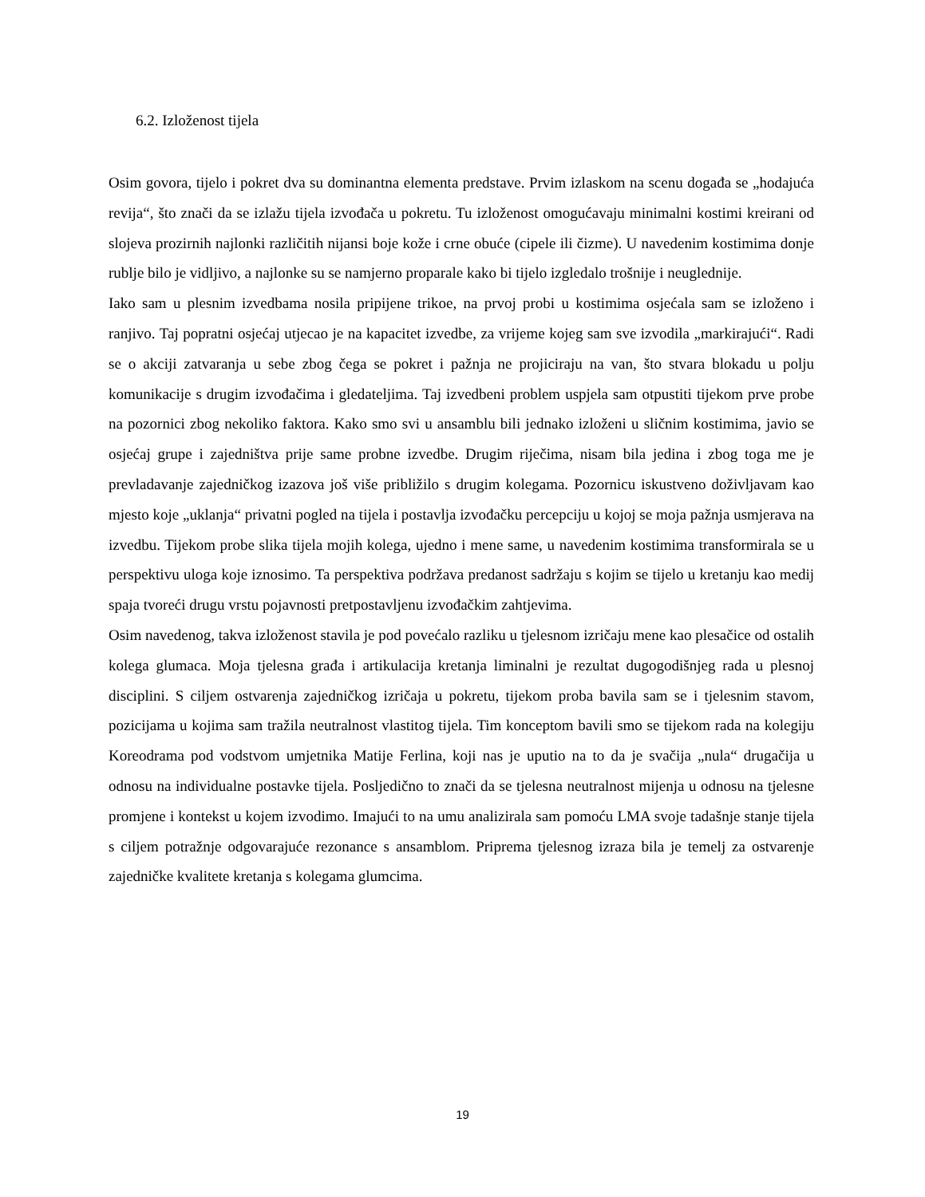6.2. Izloženost tijela
Osim govora, tijelo i pokret dva su dominantna elementa predstave. Prvim izlaskom na scenu događa se „hodajuća revija“, što znači da se izlažu tijela izvođača u pokretu. Tu izloženost omogućavaju minimalni kostimi kreirani od slojeva prozirnih najlonki različitih nijansi boje kože i crne obuće (cipele ili čizme). U navedenim kostimima donje rublje bilo je vidljivo, a najlonke su se namjerno proparale kako bi tijelo izgledalo trošnije i neuglednije.
Iako sam u plesnim izvedbama nosila pripijene trikoe, na prvoj probi u kostimima osjećala sam se izloženo i ranjivo. Taj popratni osjećaj utjecao je na kapacitet izvedbe, za vrijeme kojeg sam sve izvodila „markirajući“. Radi se o akciji zatvaranja u sebe zbog čega se pokret i pažnja ne projiciraju na van, što stvara blokadu u polju komunikacije s drugim izvođačima i gledateljima. Taj izvedbeni problem uspjela sam otpustiti tijekom prve probe na pozornici zbog nekoliko faktora. Kako smo svi u ansamblu bili jednako izloženi u sličnim kostimima, javio se osjećaj grupe i zajedništva prije same probne izvedbe. Drugim riječima, nisam bila jedina i zbog toga me je prevladavanje zajedničkog izazova još više približilo s drugim kolegama. Pozornicu iskustveno doživljavam kao mjesto koje „uklanja“ privatni pogled na tijela i postavlja izvođačku percepciju u kojoj se moja pažnja usmjerava na izvedbu. Tijekom probe slika tijela mojih kolega, ujedno i mene same, u navedenim kostimima transformirala se u perspektivu uloga koje iznosimo. Ta perspektiva podržava predanost sadržaju s kojim se tijelo u kretanju kao medij spaja tvoreći drugu vrstu pojavnosti pretpostavljenu izvođačkim zahtjevima.
Osim navedenog, takva izloženost stavila je pod povećalo razliku u tjelesnom izričaju mene kao plesačice od ostalih kolega glumaca. Moja tjelesna građa i artikulacija kretanja liminalni je rezultat dugogodišnjeg rada u plesnoj disciplini. S ciljem ostvarenja zajedničkog izričaja u pokretu, tijekom proba bavila sam se i tjelesnim stavom, pozicijama u kojima sam tražila neutralnost vlastitog tijela. Tim konceptom bavili smo se tijekom rada na kolegiju Koreodrama pod vodstvom umjetnika Matije Ferlina, koji nas je uputio na to da je svačija „nula“ drugačija u odnosu na individualne postavke tijela. Posljedično to znači da se tjelesna neutralnost mijenja u odnosu na tjelesne promjene i kontekst u kojem izvodimo. Imajući to na umu analizirala sam pomoću LMA svoje tadašnje stanje tijela s ciljem potražnje odgovarajuće rezonance s ansamblom. Priprema tjelesnog izraza bila je temelj za ostvarenje zajedničke kvalitete kretanja s kolegama glumcima.
19